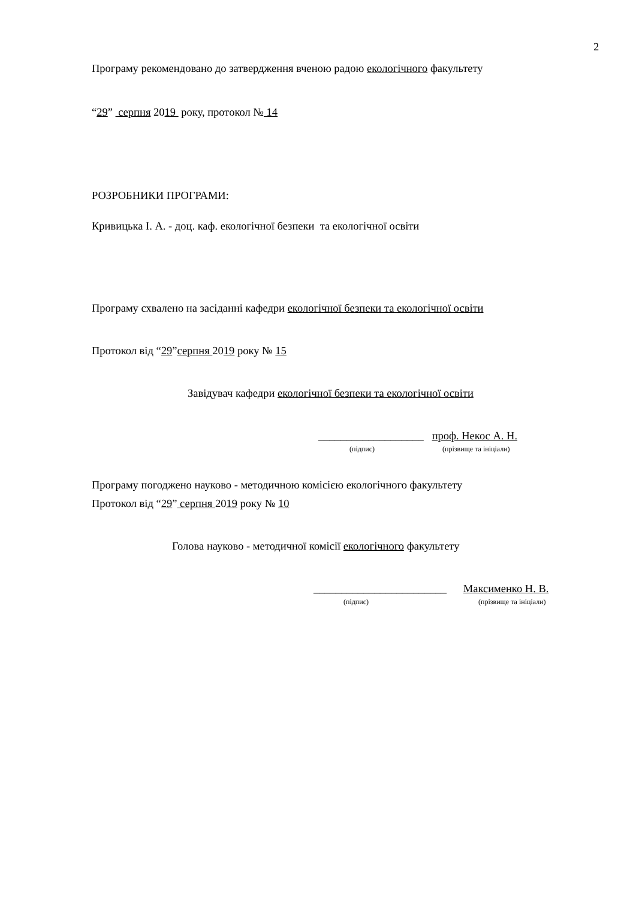2
Програму рекомендовано до затвердження вченою радою екологічного факультету
“29” серпня 2019 року, протокол № 14
РОЗРОБНИКИ ПРОГРАМИ:
Кривицька І. А. - доц. каф. екологічної безпеки та екологічної освіти
Програму схвалено на засіданні кафедри екологічної безпеки та екологічної освіти
Протокол від “29”серпня 2019 року № 15
Завідувач кафедри екологічної безпеки та екологічної освіти
___________________ проф. Некос А. Н.
(підпис) (прізвище та ініціали)
Програму погоджено науково - методичною комісією екологічного факультету
Протокол від “29” серпня 2019 року № 10
Голова науково - методичної комісії екологічного факультету
________________________ Максименко Н. В.
(підпис) (прізвище та ініціали)